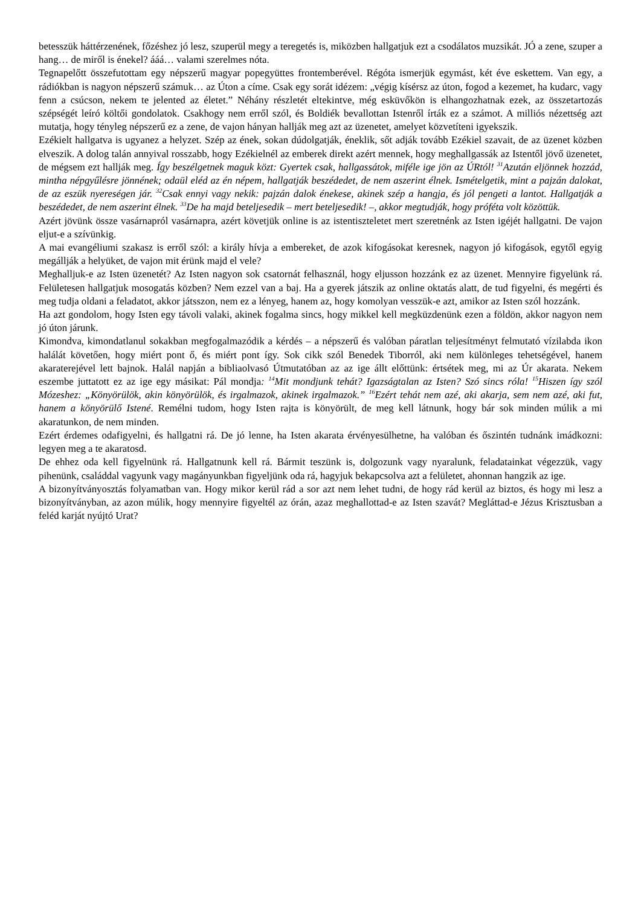betesszük háttérzenének, főzéshez jó lesz, szuperül megy a teregetés is, miközben hallgatjuk ezt a csodálatos muzsikát. JÓ a zene, szuper a hang… de miről is énekel? ááá… valami szerelmes nóta.
Tegnapelőtt összefutottam egy népszerű magyar popegyüttes frontemberével. Régóta ismerjük egymást, két éve eskettem. Van egy, a rádiókban is nagyon népszerű számuk… az Úton a címe. Csak egy sorát idézem: „végig kísérsz az úton, fogod a kezemet, ha kudarc, vagy fenn a csúcson, nekem te jelented az életet.” Néhány részletét eltekintve, még esküvőkön is elhangozhatnak ezek, az összetartozás szépségét leíró költői gondolatok. Csakhogy nem erről szól, és Boldiék bevallottan Istenről írták ez a számot. A milliós nézettség azt mutatja, hogy tényleg népszerű ez a zene, de vajon hányan hallják meg azt az üzenetet, amelyet közvetíteni igyekszik.
Ezékielt hallgatva is ugyanez a helyzet. Szép az ének, sokan dúdolgatják, éneklik, sőt adják tovább Ezékiel szavait, de az üzenet közben elveszik. A dolog talán annyival rosszabb, hogy Ezékielnél az emberek direkt azért mennek, hogy meghallgassák az Istentől jövő üzenetet, de mégsem ezt hallják meg. Így beszélgetnek maguk közt: Gyertek csak, hallgassátok, miféle ige jön az ÚRtól! <sup>31</sup>Azután eljönnek hozzád, mintha népgyűlésre jönnének; odaül eléd az én népem, hallgatják beszédedet, de nem aszerint élnek. Ismételgetik, mint a pajzán dalokat, de az eszük nyereségen jár. <sup>32</sup>Csak ennyi vagy nekik: pajzán dalok énekese, akinek szép a hangja, és jól pengeti a lantot. Hallgatják a beszédedet, de nem aszerint élnek. <sup>33</sup>De ha majd beteljesedik – mert beteljesedik! –, akkor megtudják, hogy próféta volt közöttük.
Azért jövünk össze vasárnapról vasárnapra, azért követjük online is az istentiszteletet mert szeretnénk az Isten igéjét hallgatni. De vajon eljut-e a szívünkig.
A mai evangéliumi szakasz is erről szól: a király hívja a embereket, de azok kifogásokat keresnek, nagyon jó kifogások, egytől egyig megállják a helyüket, de vajon mit érünk majd el vele?
Meghalljuk-e az Isten üzenetét? Az Isten nagyon sok csatornát felhasznál, hogy eljusson hozzánk ez az üzenet. Mennyire figyelünk rá. Felületesen hallgatjuk mosogatás közben? Nem ezzel van a baj. Ha a gyerek játszik az online oktatás alatt, de tud figyelni, és megérti és meg tudja oldani a feladatot, akkor játsszon, nem ez a lényeg, hanem az, hogy komolyan vesszük-e azt, amikor az Isten szól hozzánk.
Ha azt gondolom, hogy Isten egy távoli valaki, akinek fogalma sincs, hogy mikkel kell megküzdenünk ezen a földön, akkor nagyon nem jó úton járunk.
Kimondva, kimondatlanul sokakban megfogalmazódik a kérdés – a népszerű és valóban páratlan teljesítményt felmutató vízilabda ikon halálát követően, hogy miért pont ő, és miért pont így. Sok cikk szól Benedek Tiborról, aki nem különleges tehetségével, hanem akaraterejével lett bajnok. Halál napján a bibliaolvasó Útmutatóban az az ige állt előttünk: értsétek meg, mi az Úr akarata. Nekem eszembe juttatott ez az ige egy másikat: Pál mondja: <sup>14</sup>Mit mondjunk tehát? Igazságtalan az Isten? Szó sincs róla! <sup>15</sup>Hiszen így szól Mózeshez: „Könyörülök, akin könyörülök, és irgalmazok, akinek irgalmazok.” <sup>16</sup>Ezért tehát nem azé, aki akarja, sem nem azé, aki fut, hanem a könyörülő Istené. Remélni tudom, hogy Isten rajta is könyörült, de meg kell látnunk, hogy bár sok minden múlik a mi akaratunkon, de nem minden.
Ezért érdemes odafigyelni, és hallgatni rá. De jó lenne, ha Isten akarata érvényesülhetne, ha valóban és őszintén tudnánk imádkozni: legyen meg a te akaratosd.
De ehhez oda kell figyelnünk rá. Hallgatnunk kell rá. Bármit teszünk is, dolgozunk vagy nyaralunk, feladatainkat végezzük, vagy pihenünk, családdal vagyunk vagy magányunkban figyeljünk oda rá, hagyjuk bekapcsolva azt a felületet, ahonnan hangzik az ige.
A bizonyítványosztás folyamatban van. Hogy mikor kerül rád a sor azt nem lehet tudni, de hogy rád kerül az biztos, és hogy mi lesz a bizonyítványban, az azon múlik, hogy mennyire figyeltél az órán, azaz meghallottad-e az Isten szavát? Megláttad-e Jézus Krisztusban a feléd karját nyújtó Urat?